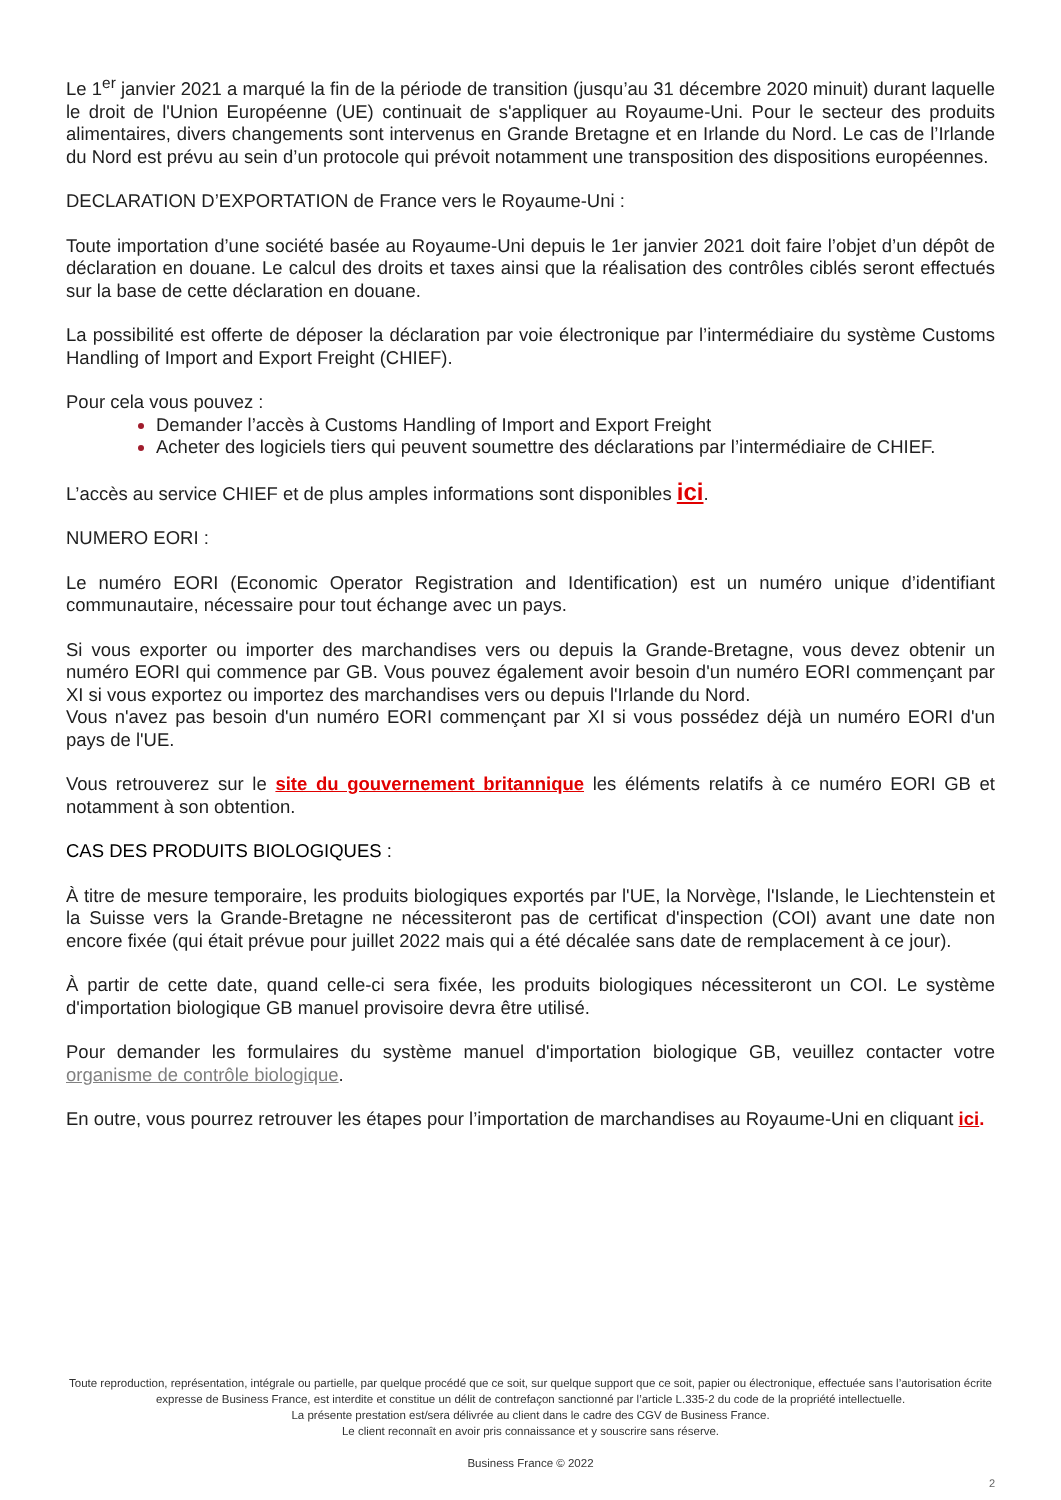Le 1<sup>er</sup> janvier 2021 a marqué la fin de la période de transition (jusqu’au 31 décembre 2020 minuit) durant laquelle le droit de l'Union Européenne (UE) continuait de s'appliquer au Royaume-Uni. Pour le secteur des produits alimentaires, divers changements sont intervenus en Grande Bretagne et en Irlande du Nord. Le cas de l’Irlande du Nord est prévu au sein d’un protocole qui prévoit notamment une transposition des dispositions européennes.
DECLARATION D’EXPORTATION de France vers le Royaume-Uni :
Toute importation d’une société basée au Royaume-Uni depuis le 1er janvier 2021 doit faire l’objet d’un dépôt de déclaration en douane. Le calcul des droits et taxes ainsi que la réalisation des contrôles ciblés seront effectués sur la base de cette déclaration en douane.
La possibilité est offerte de déposer la déclaration par voie électronique par l’intermédiaire du système Customs Handling of Import and Export Freight (CHIEF).
Pour cela vous pouvez :
Demander l’accès à Customs Handling of Import and Export Freight
Acheter des logiciels tiers qui peuvent soumettre des déclarations par l’intermédiaire de CHIEF.
L’accès au service CHIEF et de plus amples informations sont disponibles ici.
NUMERO EORI :
Le numéro EORI (Economic Operator Registration and Identification) est un numéro unique d’identifiant communautaire, nécessaire pour tout échange avec un pays.
Si vous exporter ou importer des marchandises vers ou depuis la Grande-Bretagne, vous devez obtenir un numéro EORI qui commence par GB. Vous pouvez également avoir besoin d'un numéro EORI commençant par XI si vous exportez ou importez des marchandises vers ou depuis l'Irlande du Nord.
Vous n'avez pas besoin d'un numéro EORI commençant par XI si vous possédez déjà un numéro EORI d'un pays de l'UE.
Vous retrouverez sur le site du gouvernement britannique les éléments relatifs à ce numéro EORI GB et notamment à son obtention.
CAS DES PRODUITS BIOLOGIQUES :
À titre de mesure temporaire, les produits biologiques exportés par l'UE, la Norvège, l'Islande, le Liechtenstein et la Suisse vers la Grande-Bretagne ne nécessiteront pas de certificat d'inspection (COI) avant une date non encore fixée (qui était prévue pour juillet 2022 mais qui a été décalée sans date de remplacement à ce jour).
À partir de cette date, quand celle-ci sera fixée, les produits biologiques nécessiteront un COI. Le système d'importation biologique GB manuel provisoire devra être utilisé.
Pour demander les formulaires du système manuel d'importation biologique GB, veuillez contacter votre organisme de contrôle biologique.
En outre, vous pourrez retrouver les étapes pour l’importation de marchandises au Royaume-Uni en cliquant ici.
Toute reproduction, représentation, intégrale ou partielle, par quelque procédé que ce soit, sur quelque support que ce soit, papier ou électronique, effectuée sans l’autorisation écrite expresse de Business France, est interdite et constitue un délit de contrefaçon sanctionné par l’article L.335-2 du code de la propriété intellectuelle.
La présente prestation est/sera délivrée au client dans le cadre des CGV de Business France.
Le client reconnaît en avoir pris connaissance et y souscrire sans réserve.
Business France © 2022
2